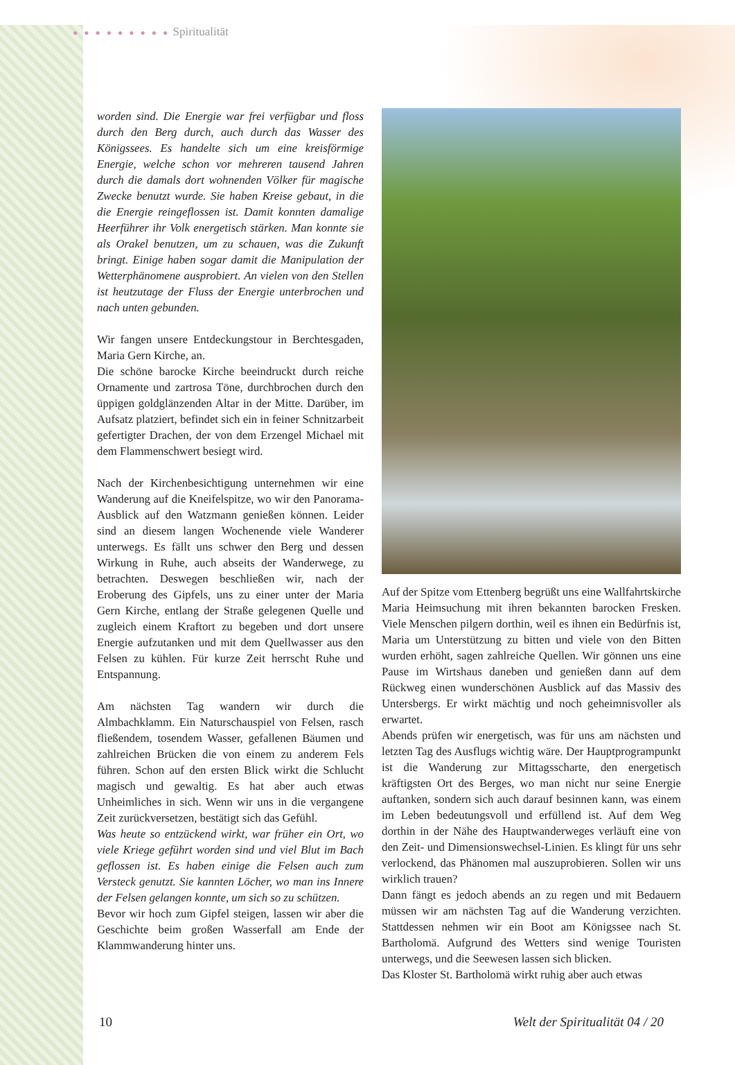● ● ● ● ● ● ● ● ● Spiritualität
worden sind. Die Energie war frei verfügbar und floss durch den Berg durch, auch durch das Wasser des Königssees. Es handelte sich um eine kreisförmige Energie, welche schon vor mehreren tausend Jahren durch die damals dort wohnenden Völker für magische Zwecke benutzt wurde. Sie haben Kreise gebaut, in die die Energie reingeflossen ist. Damit konnten damalige Heerführer ihr Volk energetisch stärken. Man konnte sie als Orakel benutzen, um zu schauen, was die Zukunft bringt. Einige haben sogar damit die Manipulation der Wetterphänomene ausprobiert. An vielen von den Stellen ist heutzutage der Fluss der Energie unterbrochen und nach unten gebunden.
Wir fangen unsere Entdeckungstour in Berchtesgaden, Maria Gern Kirche, an.
Die schöne barocke Kirche beeindruckt durch reiche Ornamente und zartrosa Töne, durchbrochen durch den üppigen goldglänzenden Altar in der Mitte. Darüber, im Aufsatz platziert, befindet sich ein in feiner Schnitzarbeit gefertigter Drachen, der von dem Erzengel Michael mit dem Flammenschwert besiegt wird.
Nach der Kirchenbesichtigung unternehmen wir eine Wanderung auf die Kneifelspitze, wo wir den Panorama-Ausblick auf den Watzmann genießen können. Leider sind an diesem langen Wochenende viele Wanderer unterwegs. Es fällt uns schwer den Berg und dessen Wirkung in Ruhe, auch abseits der Wanderwege, zu betrachten. Deswegen beschließen wir, nach der Eroberung des Gipfels, uns zu einer unter der Maria Gern Kirche, entlang der Straße gelegenen Quelle und zugleich einem Kraftort zu begeben und dort unsere Energie aufzutanken und mit dem Quellwasser aus den Felsen zu kühlen. Für kurze Zeit herrscht Ruhe und Entspannung.
Am nächsten Tag wandern wir durch die Almbachklamm. Ein Naturschauspiel von Felsen, rasch fließendem, tosendem Wasser, gefallenen Bäumen und zahlreichen Brücken die von einem zu anderem Fels führen. Schon auf den ersten Blick wirkt die Schlucht magisch und gewaltig. Es hat aber auch etwas Unheimliches in sich. Wenn wir uns in die vergangene Zeit zurückversetzen, bestätigt sich das Gefühl.
Was heute so entzückend wirkt, war früher ein Ort, wo viele Kriege geführt worden sind und viel Blut im Bach geflossen ist. Es haben einige die Felsen auch zum Versteck genutzt. Sie kannten Löcher, wo man ins Innere der Felsen gelangen konnte, um sich so zu schützen.
Bevor wir hoch zum Gipfel steigen, lassen wir aber die Geschichte beim großen Wasserfall am Ende der Klammwanderung hinter uns.
Auf der Spitze vom Ettenberg begrüßt uns eine Wallfahrtskirche Maria Heimsuchung mit ihren bekannten barocken Fresken. Viele Menschen pilgern dorthin, weil es ihnen ein Bedürfnis ist, Maria um Unterstützung zu bitten und viele von den Bitten wurden erhöht, sagen zahlreiche Quellen. Wir gönnen uns eine Pause im Wirtshaus daneben und genießen dann auf dem Rückweg einen wunderschönen Ausblick auf das Massiv des Untersbergs. Er wirkt mächtig und noch geheimnisvoller als erwartet.
Abends prüfen wir energetisch, was für uns am nächsten und letzten Tag des Ausflugs wichtig wäre. Der Hauptprogrampunkt ist die Wanderung zur Mittagsscharte, den energetisch kräftigsten Ort des Berges, wo man nicht nur seine Energie auftanken, sondern sich auch darauf besinnen kann, was einem im Leben bedeutungsvoll und erfüllend ist. Auf dem Weg dorthin in der Nähe des Hauptwanderweges verläuft eine von den Zeit- und Dimensionswechsel-Linien. Es klingt für uns sehr verlockend, das Phänomen mal auszuprobieren. Sollen wir uns wirklich trauen?
Dann fängt es jedoch abends an zu regen und mit Bedauern müssen wir am nächsten Tag auf die Wanderung verzichten. Stattdessen nehmen wir ein Boot am Königssee nach St. Bartholomä. Aufgrund des Wetters sind wenige Touristen unterwegs, und die Seewesen lassen sich blicken.
Das Kloster St. Bartholomä wirkt ruhig aber auch etwas
10 Welt der Spiritualität 04 / 20